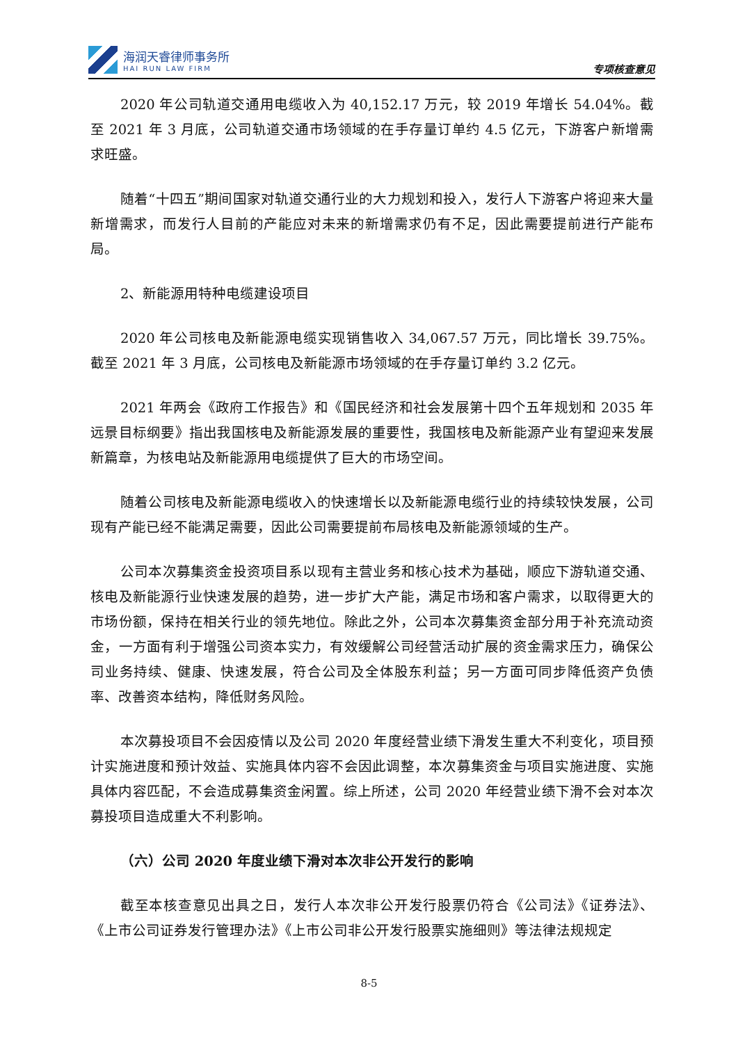海润天睿律师事务所
HAI RUN LAW FIRM
专项核查意见
2020 年公司轨道交通用电缆收入为 40,152.17 万元，较 2019 年增长 54.04%。截至 2021 年 3 月底，公司轨道交通市场领域的在手存量订单约 4.5 亿元，下游客户新增需求旺盛。
随着“十四五”期间国家对轨道交通行业的大力规划和投入，发行人下游客户将迎来大量新增需求，而发行人目前的产能应对未来的新增需求仍有不足，因此需要提前进行产能布局。
2、新能源用特种电缆建设项目
2020 年公司核电及新能源电缆实现销售收入 34,067.57 万元，同比增长 39.75%。截至 2021 年 3 月底，公司核电及新能源市场领域的在手存量订单约 3.2 亿元。
2021 年两会《政府工作报告》和《国民经济和社会发展第十四个五年规划和 2035 年远景目标纲要》指出我国核电及新能源发展的重要性，我国核电及新能源产业有望迎来发展新篇章，为核电站及新能源用电缆提供了巨大的市场空间。
随着公司核电及新能源电缆收入的快速增长以及新能源电缆行业的持续较快发展，公司现有产能已经不能满足需要，因此公司需要提前布局核电及新能源领域的生产。
公司本次募集资金投资项目系以现有主营业务和核心技术为基础，顺应下游轨道交通、核电及新能源行业快速发展的趋势，进一步扩大产能，满足市场和客户需求，以取得更大的市场份额，保持在相关行业的领先地位。除此之外，公司本次募集资金部分用于补充流动资金，一方面有利于增强公司资本实力，有效缓解公司经营活动扩展的资金需求压力，确保公司业务持续、健康、快速发展，符合公司及全体股东利益；另一方面可同步降低资产负债率、改善资本结构，降低财务风险。
本次募投项目不会因疫情以及公司 2020 年度经营业绩下滑发生重大不利变化，项目预计实施进度和预计效益、实施具体内容不会因此调整，本次募集资金与项目实施进度、实施具体内容匹配，不会造成募集资金闲置。综上所述，公司 2020 年经营业绩下滑不会对本次募投项目造成重大不利影响。
（六）公司 2020 年度业绩下滑对本次非公开发行的影响
截至本核查意见出具之日，发行人本次非公开发行股票仍符合《公司法》《证券法》、《上市公司证券发行管理办法》《上市公司非公开发行股票实施细则》等法律法规规定
8-5